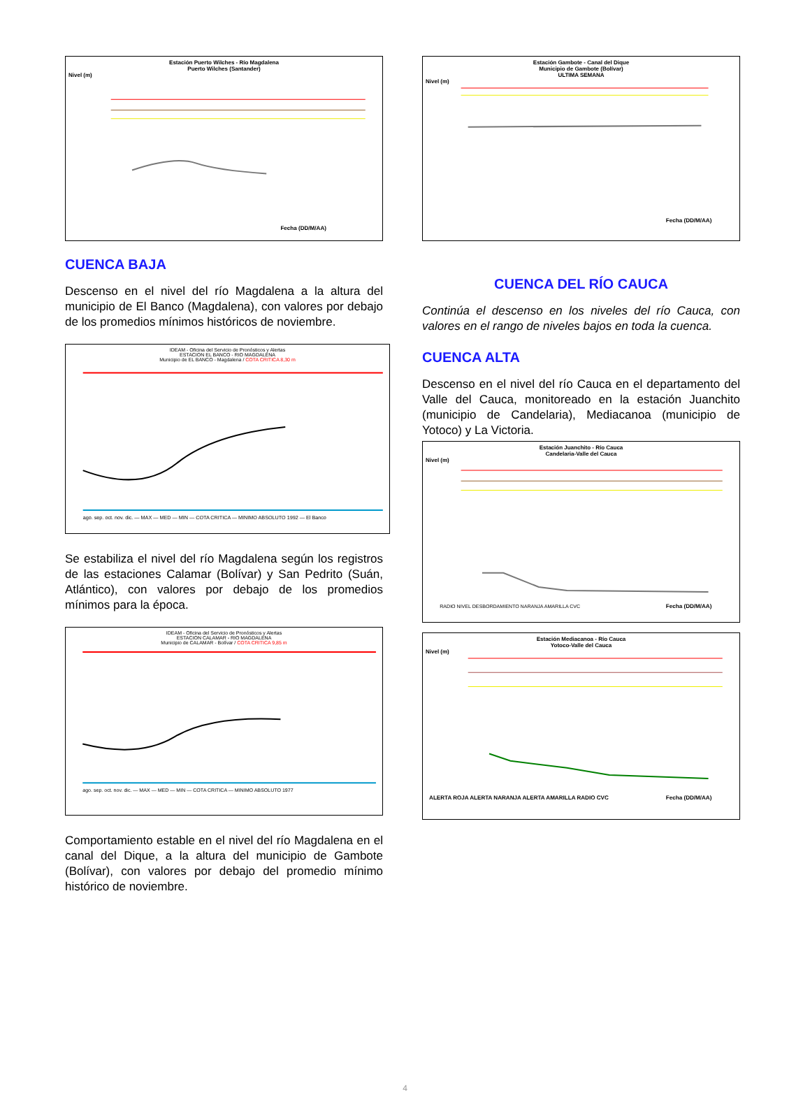Estación Puerto Wilches - Río Magdalena
Puerto Wilches (Santander)
Nivel (m)
Fecha (DD/M/AA)
CUENCA BAJA
Descenso en el nivel del río Magdalena a la altura del municipio de El Banco (Magdalena), con valores por debajo de los promedios mínimos históricos de noviembre.
IDEAM - Oficina del Servicio de Pronósticos y Alertas
ESTACION EL BANCO - RIO MAGDALENA
Municipio de EL BANCO - Magdalena / COTA CRITICA 8,30 m
ago. sep. oct. nov. dic. — MAX — MED — MIN — COTA CRITICA — MINIMO ABSOLUTO 1992 — El Banco
Se estabiliza el nivel del río Magdalena según los registros de las estaciones Calamar (Bolívar) y San Pedrito (Suán, Atlántico), con valores por debajo de los promedios mínimos para la época.
IDEAM - Oficina del Servicio de Pronósticos y Alertas
ESTACION CALAMAR - RIO MAGDALENA
Municipio de CALAMAR - Bolívar / COTA CRITICA 9,85 m
ago. sep. oct. nov. dic. — MAX — MED — MIN — COTA CRITICA — MINIMO ABSOLUTO 1977
Comportamiento estable en el nivel del río Magdalena en el canal del Dique, a la altura del municipio de Gambote (Bolívar), con valores por debajo del promedio mínimo histórico de noviembre.
Estación Gambote - Canal del Dique
Municipio de Gambote (Bolívar)
ULTIMA SEMANA
Nivel (m)
Fecha (DD/M/AA)
CUENCA DEL RÍO CAUCA
Continúa el descenso en los niveles del río Cauca, con valores en el rango de niveles bajos en toda la cuenca.
CUENCA ALTA
Descenso en el nivel del río Cauca en el departamento del Valle del Cauca, monitoreado en la estación Juanchito (municipio de Candelaria), Mediacanoa (municipio de Yotoco) y La Victoria.
Estación Juanchito - Río Cauca
Candelaria-Valle del Cauca
Nivel (m)
RADIO NIVEL DESBORDAMIENTO NARANJA AMARILLA CVC
Fecha (DD/M/AA)
Estación Mediacanoa - Río Cauca
Yotoco-Valle del Cauca
Nivel (m)
ALERTA ROJA ALERTA NARANJA ALERTA AMARILLA RADIO CVC
Fecha (DD/M/AA)
4